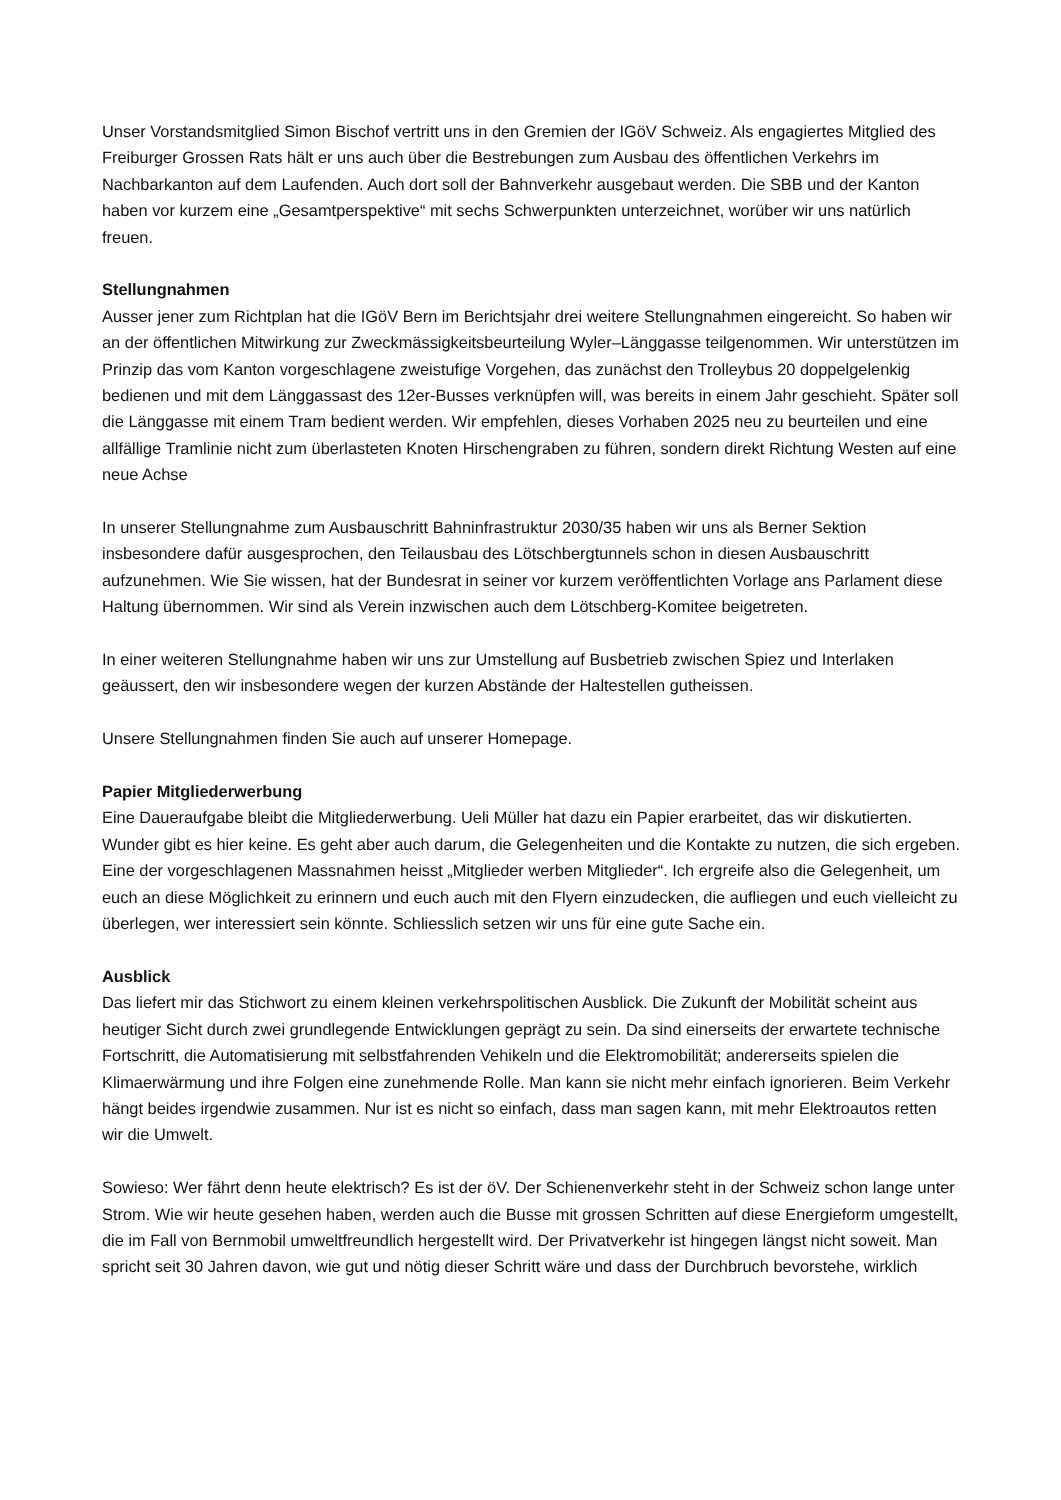Unser Vorstandsmitglied Simon Bischof vertritt uns in den Gremien der IGöV Schweiz. Als engagiertes Mitglied des Freiburger Grossen Rats hält er uns auch über die Bestrebungen zum Ausbau des öffentlichen Verkehrs im Nachbarkanton auf dem Laufenden. Auch dort soll der Bahnverkehr ausgebaut werden. Die SBB und der Kanton haben vor kurzem eine „Gesamtperspektive“ mit sechs Schwerpunkten unterzeichnet, worüber wir uns natürlich freuen.
Stellungnahmen
Ausser jener zum Richtplan hat die IGöV Bern im Berichtsjahr drei weitere Stellungnahmen eingereicht. So haben wir an der öffentlichen Mitwirkung zur Zweckmässigkeitsbeurteilung Wyler–Länggasse teilgenommen. Wir unterstützen im Prinzip das vom Kanton vorgeschlagene zweistufige Vorgehen, das zunächst den Trolleybus 20 doppelgelenkig bedienen und mit dem Länggassast des 12er-Busses verknüpfen will, was bereits in einem Jahr geschieht. Später soll die Länggasse mit einem Tram bedient werden. Wir empfehlen, dieses Vorhaben 2025 neu zu beurteilen und eine allfällige Tramlinie nicht zum überlasteten Knoten Hirschengraben zu führen, sondern direkt Richtung Westen auf eine neue Achse
In unserer Stellungnahme zum Ausbauschritt Bahninfrastruktur 2030/35 haben wir uns als Berner Sektion insbesondere dafür ausgesprochen, den Teilausbau des Lötschbergtunnels schon in diesen Ausbauschritt aufzunehmen. Wie Sie wissen, hat der Bundesrat in seiner vor kurzem veröffentlichten Vorlage ans Parlament diese Haltung übernommen. Wir sind als Verein inzwischen auch dem Lötschberg-Komitee beigetreten.
In einer weiteren Stellungnahme haben wir uns zur Umstellung auf Busbetrieb zwischen Spiez und Interlaken geäussert, den wir insbesondere wegen der kurzen Abstände der Haltestellen gutheissen.
Unsere Stellungnahmen finden Sie auch auf unserer Homepage.
Papier Mitgliederwerbung
Eine Daueraufgabe bleibt die Mitgliederwerbung. Ueli Müller hat dazu ein Papier erarbeitet, das wir diskutierten. Wunder gibt es hier keine. Es geht aber auch darum, die Gelegenheiten und die Kontakte zu nutzen, die sich ergeben. Eine der vorgeschlagenen Massnahmen heisst „Mitglieder werben Mitglieder“. Ich ergreife also die Gelegenheit, um euch an diese Möglichkeit zu erinnern und euch auch mit den Flyern einzudecken, die aufliegen und euch vielleicht zu überlegen, wer interessiert sein könnte. Schliesslich setzen wir uns für eine gute Sache ein.
Ausblick
Das liefert mir das Stichwort zu einem kleinen verkehrspolitischen Ausblick. Die Zukunft der Mobilität scheint aus heutiger Sicht durch zwei grundlegende Entwicklungen geprägt zu sein. Da sind einerseits der erwartete technische Fortschritt, die Automatisierung mit selbstfahrenden Vehikeln und die Elektromobilität; andererseits spielen die Klimaerwärmung und ihre Folgen eine zunehmende Rolle. Man kann sie nicht mehr einfach ignorieren. Beim Verkehr hängt beides irgendwie zusammen. Nur ist es nicht so einfach, dass man sagen kann, mit mehr Elektroautos retten wir die Umwelt.
Sowieso: Wer fährt denn heute elektrisch? Es ist der öV. Der Schienenverkehr steht in der Schweiz schon lange unter Strom. Wie wir heute gesehen haben, werden auch die Busse mit grossen Schritten auf diese Energieform umgestellt, die im Fall von Bernmobil umweltfreundlich hergestellt wird. Der Privatverkehr ist hingegen längst nicht soweit. Man spricht seit 30 Jahren davon, wie gut und nötig dieser Schritt wäre und dass der Durchbruch bevorstehe, wirklich